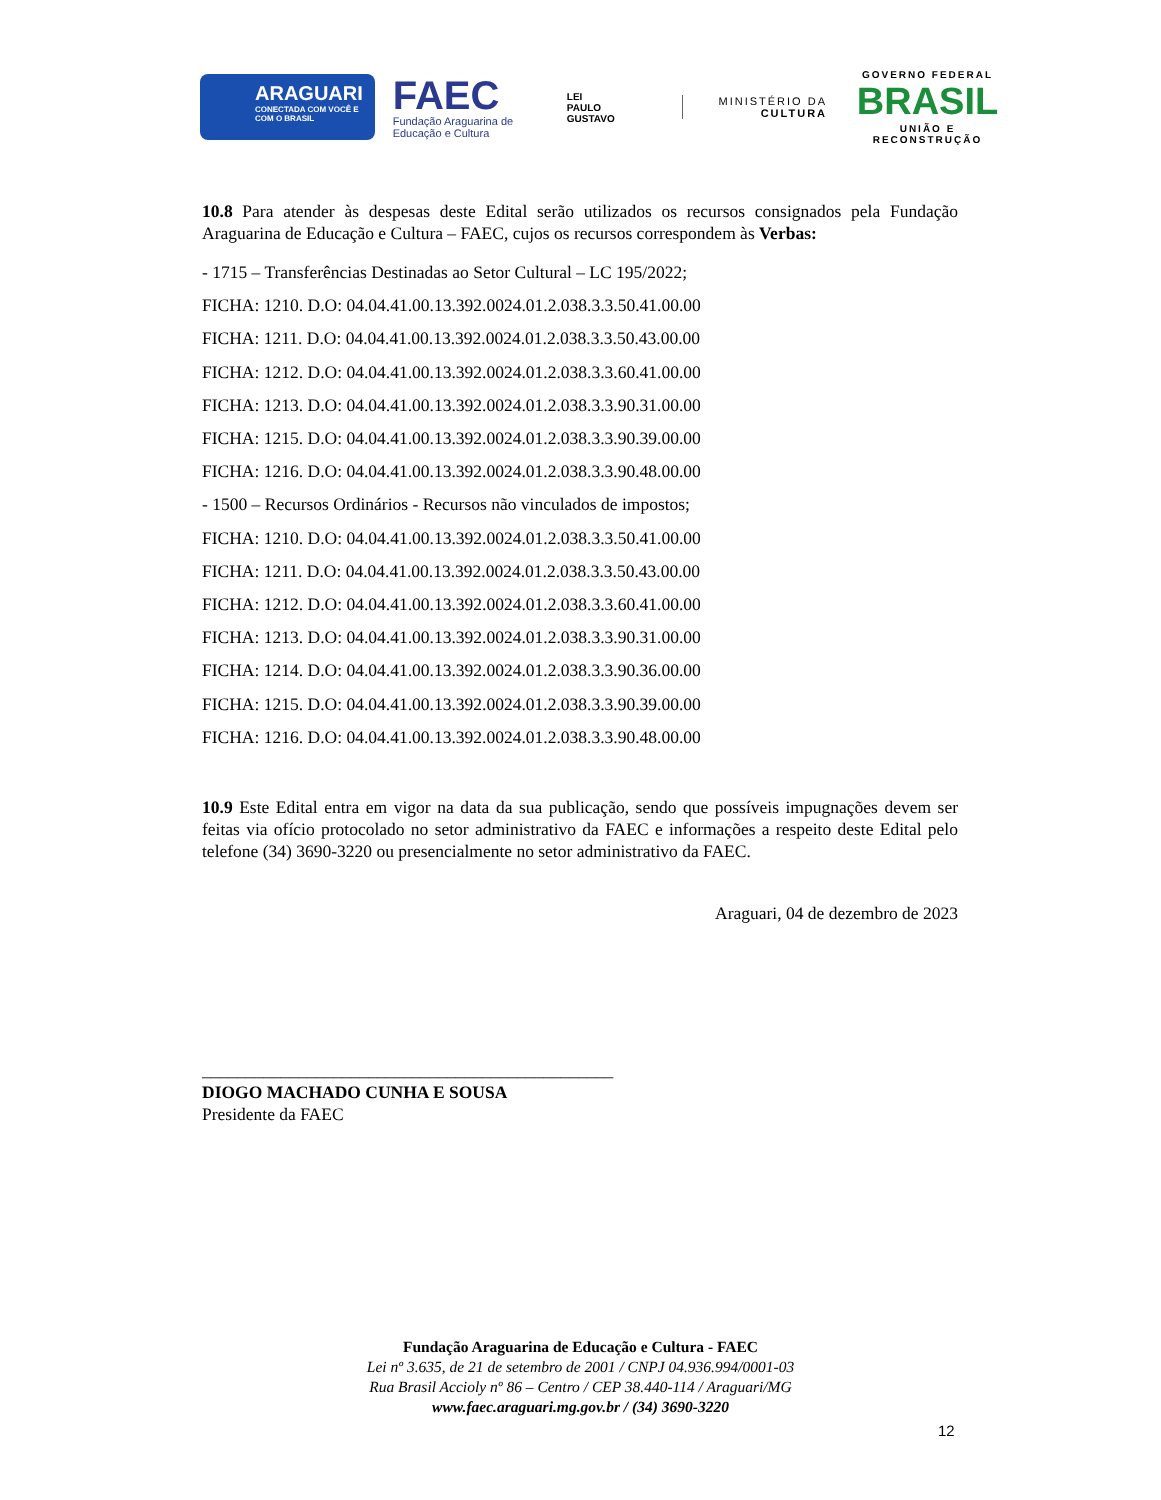ARAGUARI
CONECTADA COM VOCÊ E COM O BRASIL
FAEC
Fundação Araguarina de Educação e Cultura
LEI
PAULO
GUSTAVO
MINISTÉRIO DA
CULTURA
GOVERNO FEDERAL
BRASIL
UNIÃO E RECONSTRUÇÃO
10.8 Para atender às despesas deste Edital serão utilizados os recursos consignados pela Fundação Araguarina de Educação e Cultura – FAEC, cujos os recursos correspondem às Verbas:
- 1715 – Transferências Destinadas ao Setor Cultural – LC 195/2022;
FICHA: 1210. D.O: 04.04.41.00.13.392.0024.01.2.038.3.3.50.41.00.00
FICHA: 1211. D.O: 04.04.41.00.13.392.0024.01.2.038.3.3.50.43.00.00
FICHA: 1212. D.O: 04.04.41.00.13.392.0024.01.2.038.3.3.60.41.00.00
FICHA: 1213. D.O: 04.04.41.00.13.392.0024.01.2.038.3.3.90.31.00.00
FICHA: 1215. D.O: 04.04.41.00.13.392.0024.01.2.038.3.3.90.39.00.00
FICHA: 1216. D.O: 04.04.41.00.13.392.0024.01.2.038.3.3.90.48.00.00
- 1500 – Recursos Ordinários - Recursos não vinculados de impostos;
FICHA: 1210. D.O: 04.04.41.00.13.392.0024.01.2.038.3.3.50.41.00.00
FICHA: 1211. D.O: 04.04.41.00.13.392.0024.01.2.038.3.3.50.43.00.00
FICHA: 1212. D.O: 04.04.41.00.13.392.0024.01.2.038.3.3.60.41.00.00
FICHA: 1213. D.O: 04.04.41.00.13.392.0024.01.2.038.3.3.90.31.00.00
FICHA: 1214. D.O: 04.04.41.00.13.392.0024.01.2.038.3.3.90.36.00.00
FICHA: 1215. D.O: 04.04.41.00.13.392.0024.01.2.038.3.3.90.39.00.00
FICHA: 1216. D.O: 04.04.41.00.13.392.0024.01.2.038.3.3.90.48.00.00
10.9 Este Edital entra em vigor na data da sua publicação, sendo que possíveis impugnações devem ser feitas via ofício protocolado no setor administrativo da FAEC e informações a respeito deste Edital pelo telefone (34) 3690-3220 ou presencialmente no setor administrativo da FAEC.
Araguari, 04 de dezembro de 2023
_______________________________________________
DIOGO MACHADO CUNHA E SOUSA
Presidente da FAEC
Fundação Araguarina de Educação e Cultura - FAEC
Lei nº 3.635, de 21 de setembro de 2001 / CNPJ 04.936.994/0001-03
Rua Brasil Accioly nº 86 – Centro / CEP 38.440-114 / Araguari/MG
www.faec.araguari.mg.gov.br / (34) 3690-3220
12